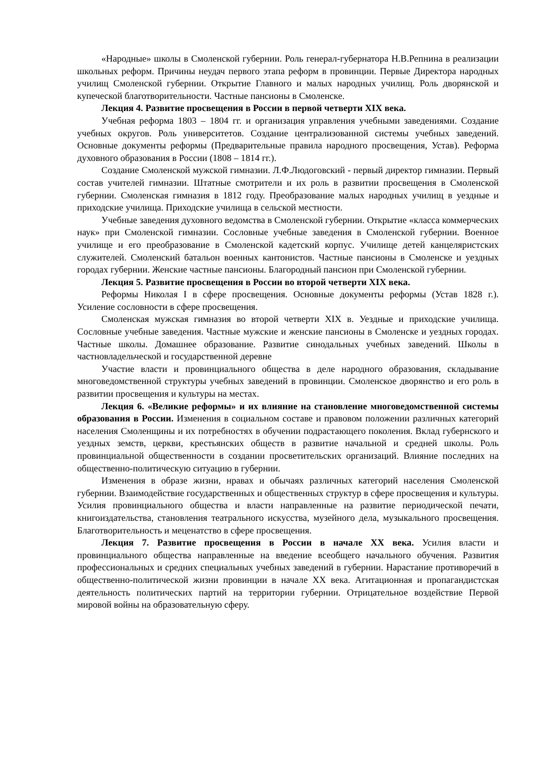«Народные» школы в Смоленской губернии. Роль генерал-губернатора Н.В.Репнина в реализации школьных реформ. Причины неудач первого этапа реформ в провинции. Первые Директора народных училищ Смоленской губернии. Открытие Главного и малых народных училищ. Роль дворянской и купеческой благотворительности. Частные пансионы в Смоленске.
Лекция 4. Развитие просвещения в России в первой четверти XIX века.
Учебная реформа 1803 – 1804 гг. и организация управления учебными заведениями. Создание учебных округов. Роль университетов. Создание централизованной системы учебных заведений. Основные документы реформы (Предварительные правила народного просвещения, Устав). Реформа духовного образования в России (1808 – 1814 гг.).
Создание Смоленской мужской гимназии. Л.Ф.Людоговский - первый директор гимназии. Первый состав учителей гимназии. Штатные смотрители и их роль в развитии просвещения в Смоленской губернии. Смоленская гимназия в 1812 году. Преобразование малых народных училищ в уездные и приходские училища. Приходские училища в сельской местности.
Учебные заведения духовного ведомства в Смоленской губернии. Открытие «класса коммерческих наук» при Смоленской гимназии. Сословные учебные заведения в Смоленской губернии. Военное училище и его преобразование в Смоленской кадетский корпус. Училище детей канцеляристских служителей. Смоленский батальон военных кантонистов. Частные пансионы в Смоленске и уездных городах губернии. Женские частные пансионы. Благородный пансион при Смоленской губернии.
Лекция 5. Развитие просвещения в России во второй четверти XIX века.
Реформы Николая I в сфере просвещения. Основные документы реформы (Устав 1828 г.). Усиление сословности в сфере просвещения.
Смоленская мужская гимназия во второй четверти XIX в. Уездные и приходские училища. Сословные учебные заведения. Частные мужские и женские пансионы в Смоленске и уездных городах. Частные школы. Домашнее образование. Развитие синодальных учебных заведений. Школы в частновладельческой и государственной деревне
Участие власти и провинциального общества в деле народного образования, складывание многоведомственной структуры учебных заведений в провинции. Смоленское дворянство и его роль в развитии просвещения и культуры на местах.
Лекция 6. «Великие реформы» и их влияние на становление многоведомственной системы образования в России. Изменения в социальном составе и правовом положении различных категорий населения Смоленщины и их потребностях в обучении подрастающего поколения. Вклад губернского и уездных земств, церкви, крестьянских обществ в развитие начальной и средней школы. Роль провинциальной общественности в создании просветительских организаций. Влияние последних на общественно-политическую ситуацию в губернии.
Изменения в образе жизни, нравах и обычаях различных категорий населения Смоленской губернии. Взаимодействие государственных и общественных структур в сфере просвещения и культуры. Усилия провинциального общества и власти направленные на развитие периодической печати, книгоиздательства, становления театрального искусства, музейного дела, музыкального просвещения. Благотворительность и меценатство в сфере просвещения.
Лекция 7. Развитие просвещения в России в начале XX века. Усилия власти и провинциального общества направленные на введение всеобщего начального обучения. Развития профессиональных и средних специальных учебных заведений в губернии. Нарастание противоречий в общественно-политической жизни провинции в начале XX века. Агитационная и пропагандистская деятельность политических партий на территории губернии. Отрицательное воздействие Первой мировой войны на образовательную сферу.